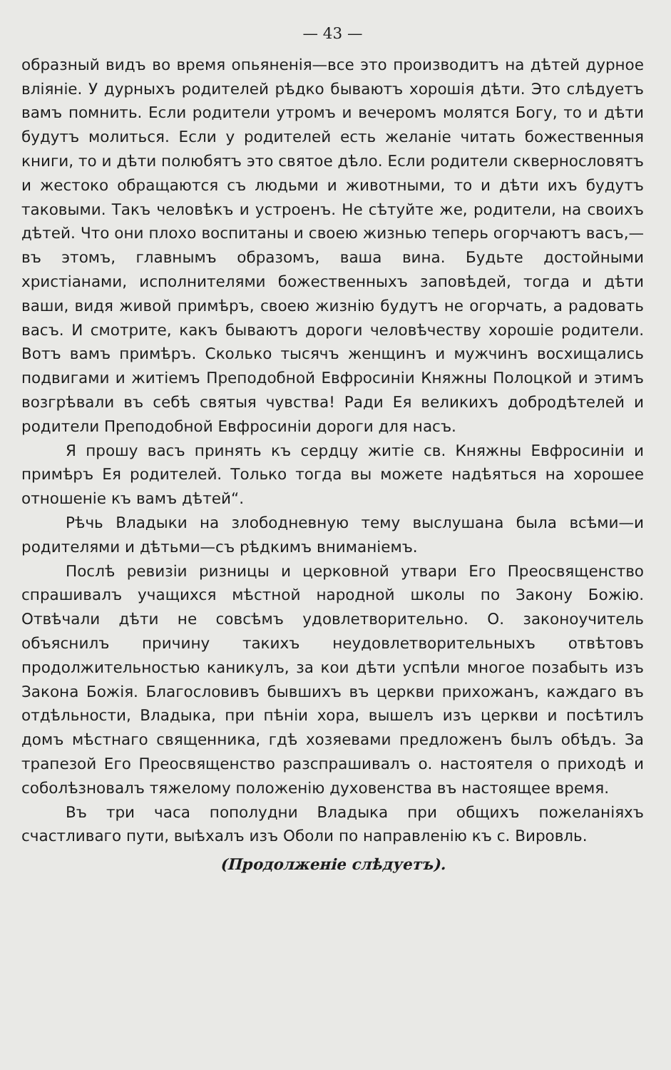— 43 —
образный видъ во время опьяненія—все это производитъ на дѣтей дурное вліяніе. У дурныхъ родителей рѣдко бываютъ хорошія дѣти. Это слѣдуетъ вамъ помнить. Если родители утромъ и вечеромъ молятся Богу, то и дѣти будутъ молиться. Если у родителей есть желаніе читать божественныя книги, то и дѣти полюбятъ это святое дѣло. Если родители сквернословятъ и жестоко обращаются съ людьми и животными, то и дѣти ихъ будутъ таковыми. Такъ человѣкъ и устроенъ. Не сѣтуйте же, родители, на своихъ дѣтей. Что они плохо воспитаны и своею жизнью теперь огорчаютъ васъ,—въ этомъ, главнымъ образомъ, ваша вина. Будьте достойными христіанами, исполнителями божественныхъ заповѣдей, тогда и дѣти ваши, видя живой примѣръ, своею жизнію будутъ не огорчать, а радовать васъ. И смотрите, какъ бываютъ дороги человѣчеству хорошіе родители. Вотъ вамъ примѣръ. Сколько тысячъ женщинъ и мужчинъ восхищались подвигами и житіемъ Преподобной Евфросиніи Княжны Полоцкой и этимъ возгрѣвали въ себѣ святыя чувства! Ради Ея великихъ добродѣтелей и родители Преподобной Евфросиніи дороги для насъ.
Я прошу васъ принять къ сердцу житіе св. Княжны Евфросиніи и примѣръ Ея родителей. Только тогда вы можете надѣяться на хорошее отношеніе къ вамъ дѣтей“.
Рѣчь Владыки на злободневную тему выслушана была всѣми—и родителями и дѣтьми—съ рѣдкимъ вниманіемъ.
Послѣ ревизіи ризницы и церковной утвари Его Преосвященство спрашивалъ учащихся мѣстной народной школы по Закону Божію. Отвѣчали дѣти не совсѣмъ удовлетворительно. О. законоучитель объяснилъ причину такихъ неудовлетворительныхъ отвѣтовъ продолжительностью каникулъ, за кои дѣти успѣли многое позабыть изъ Закона Божія. Благословивъ бывшихъ въ церкви прихожанъ, каждаго въ отдѣльности, Владыка, при пѣніи хора, вышелъ изъ церкви и посѣтилъ домъ мѣстнаго священника, гдѣ хозяевами предложенъ былъ обѣдъ. За трапезой Его Преосвященство разспрашивалъ о. настоятеля о приходѣ и соболѣзновалъ тяжелому положенію духовенства въ настоящее время.
Въ три часа пополудни Владыка при общихъ пожеланіяхъ счастливаго пути, выѣхалъ изъ Оболи по направленію къ с. Вировль.
(Продолженіе слѣдуетъ).